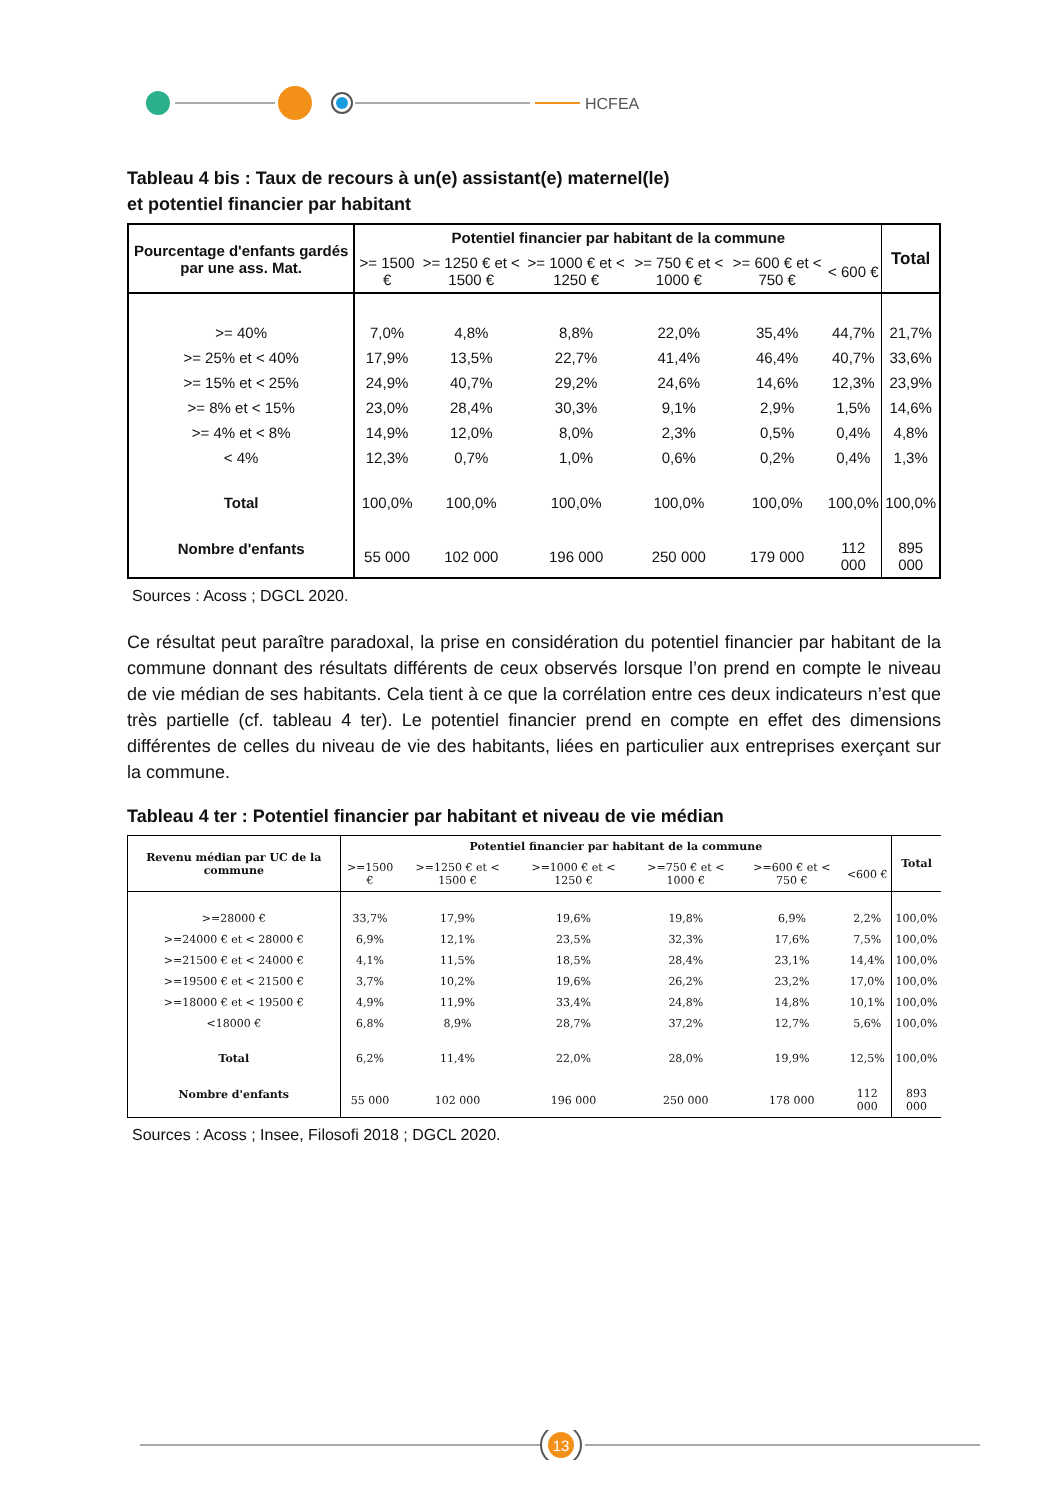HCFEA
Tableau 4 bis : Taux de recours à un(e) assistant(e) maternel(le)
et potentiel financier par habitant
| Pourcentage d'enfants gardés par une ass. Mat. | Potentiel financier par habitant de la commune | | | | | | Total |
| --- | --- | --- | --- | --- | --- | --- | --- |
| | >= 1500 € | >= 1250 € et < 1500 € | >= 1000 € et < 1250 € | >= 750 € et < 1000 € | >= 600 € et < 750 € | < 600 € | |
| >= 40% | 7,0% | 4,8% | 8,8% | 22,0% | 35,4% | 44,7% | 21,7% |
| >= 25% et < 40% | 17,9% | 13,5% | 22,7% | 41,4% | 46,4% | 40,7% | 33,6% |
| >= 15% et < 25% | 24,9% | 40,7% | 29,2% | 24,6% | 14,6% | 12,3% | 23,9% |
| >= 8% et < 15% | 23,0% | 28,4% | 30,3% | 9,1% | 2,9% | 1,5% | 14,6% |
| >= 4% et < 8% | 14,9% | 12,0% | 8,0% | 2,3% | 0,5% | 0,4% | 4,8% |
| < 4% | 12,3% | 0,7% | 1,0% | 0,6% | 0,2% | 0,4% | 1,3% |
| Total | 100,0% | 100,0% | 100,0% | 100,0% | 100,0% | 100,0% | 100,0% |
| Nombre d'enfants | 55 000 | 102 000 | 196 000 | 250 000 | 179 000 | 112 000 | 895 000 |
Sources : Acoss ; DGCL 2020.
Ce résultat peut paraître paradoxal, la prise en considération du potentiel financier par habitant de la commune donnant des résultats différents de ceux observés lorsque l’on prend en compte le niveau de vie médian de ses habitants. Cela tient à ce que la corrélation entre ces deux indicateurs n’est que très partielle (cf. tableau 4 ter). Le potentiel financier prend en compte en effet des dimensions différentes de celles du niveau de vie des habitants, liées en particulier aux entreprises exerçant sur la commune.
Tableau 4 ter : Potentiel financier par habitant et niveau de vie médian
| Revenu médian par UC de la commune | Potentiel financier par habitant de la commune | | | | | | Total |
| --- | --- | --- | --- | --- | --- | --- | --- |
| | >=1500 € | >=1250 € et < 1500 € | >=1000 € et < 1250 € | >=750 € et < 1000 € | >=600 € et < 750 € | <600 € | |
| >=28000 € | 33,7% | 17,9% | 19,6% | 19,8% | 6,9% | 2,2% | 100,0% |
| >=24000 € et < 28000 € | 6,9% | 12,1% | 23,5% | 32,3% | 17,6% | 7,5% | 100,0% |
| >=21500 € et < 24000 € | 4,1% | 11,5% | 18,5% | 28,4% | 23,1% | 14,4% | 100,0% |
| >=19500 € et < 21500 € | 3,7% | 10,2% | 19,6% | 26,2% | 23,2% | 17,0% | 100,0% |
| >=18000 € et < 19500 € | 4,9% | 11,9% | 33,4% | 24,8% | 14,8% | 10,1% | 100,0% |
| <18000 € | 6,8% | 8,9% | 28,7% | 37,2% | 12,7% | 5,6% | 100,0% |
| Total | 6,2% | 11,4% | 22,0% | 28,0% | 19,9% | 12,5% | 100,0% |
| Nombre d'enfants | 55 000 | 102 000 | 196 000 | 250 000 | 178 000 | 112 000 | 893 000 |
Sources : Acoss ; Insee, Filosofi 2018 ; DGCL 2020.
13